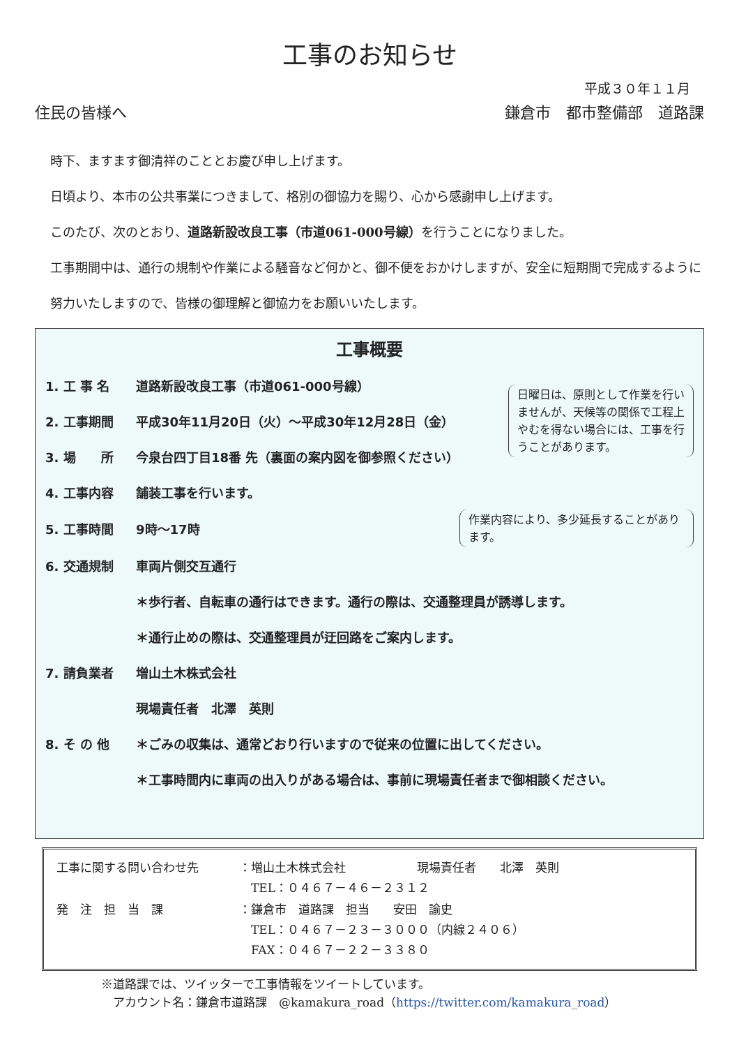工事のお知らせ
平成３０年１１月
住民の皆様へ 鎌倉市　都市整備部　道路課
時下、ますます御清祥のこととお慶び申し上げます。
日頃より、本市の公共事業につきまして、格別の御協力を賜り、心から感謝申し上げます。
このたび、次のとおり、道路新設改良工事（市道061-000号線）を行うことになりました。
工事期間中は、通行の規制や作業による騒音など何かと、御不便をおかけしますが、安全に短期間で完成するように努力いたしますので、皆様の御理解と御協力をお願いいたします。
工事概要
1. 工 事 名 道路新設改良工事（市道061-000号線）
2. 工事期間 平成30年11月20日（火）～平成30年12月28日（金）
3. 場　　所 今泉台四丁目18番 先（裏面の案内図を御参照ください）
日曜日は、原則として作業を行いませんが、天候等の関係で工程上やむを得ない場合には、工事を行うことがあります。
4. 工事内容 舗装工事を行います。
5. 工事時間 9時～17時
作業内容により、多少延長することがあります。
6. 交通規制 車両片側交互通行
＊歩行者、自転車の通行はできます。通行の際は、交通整理員が誘導します。
＊通行止めの際は、交通整理員が迂回路をご案内します。
7. 請負業者 増山土木株式会社
現場責任者　北澤　英則
8. そ の 他 ＊ごみの収集は、通常どおり行いますので従来の位置に出してください。
＊工事時間内に車両の出入りがある場合は、事前に現場責任者まで御相談ください。
| 工事に関する問い合わせ先 | ：増山土木株式会社 現場責任者 北澤 英則 TEL：０４６７－４６－２３１２ |
| 発 注 担 当 課 | ：鎌倉市 道路課 担当 安田 諭史 TEL：０４６７－２３－３０００（内線２４０６） FAX：０４６７－２２－３３８０ |
※道路課では、ツイッターで工事情報をツイートしています。
　アカウント名：鎌倉市道路課　@kamakura_road（https://twitter.com/kamakura_road）